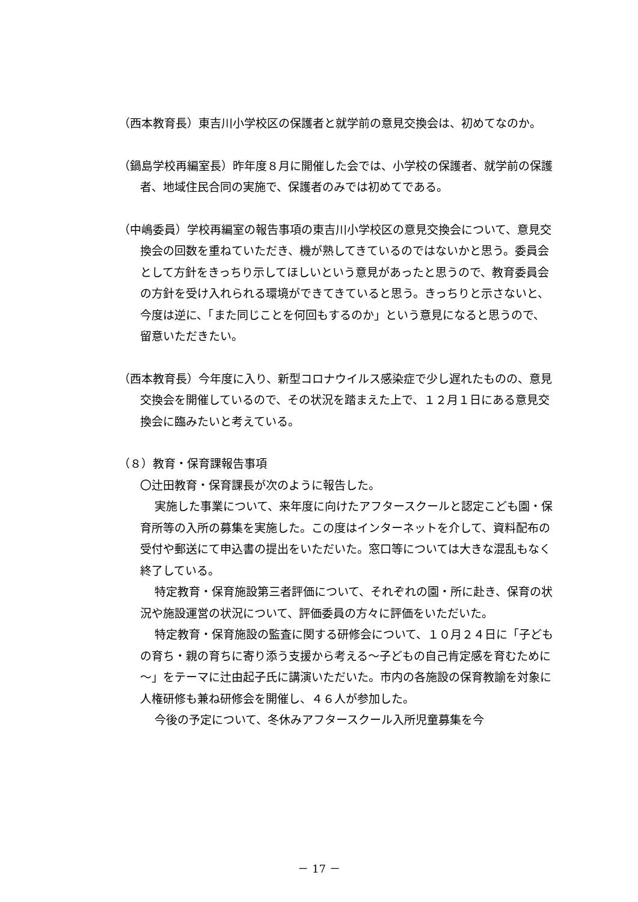（西本教育長）東吉川小学校区の保護者と就学前の意見交換会は、初めてなのか。
（鍋島学校再編室長）昨年度８月に開催した会では、小学校の保護者、就学前の保護者、地域住民合同の実施で、保護者のみでは初めてである。
（中嶋委員）学校再編室の報告事項の東吉川小学校区の意見交換会について、意見交換会の回数を重ねていただき、機が熟してきているのではないかと思う。委員会として方針をきっちり示してほしいという意見があったと思うので、教育委員会の方針を受け入れられる環境ができてきていると思う。きっちりと示さないと、今度は逆に、「また同じことを何回もするのか」という意見になると思うので、留意いただきたい。
（西本教育長）今年度に入り、新型コロナウイルス感染症で少し遅れたものの、意見交換会を開催しているので、その状況を踏まえた上で、１２月１日にある意見交換会に臨みたいと考えている。
（８）教育・保育課報告事項
〇辻田教育・保育課長が次のように報告した。
実施した事業について、来年度に向けたアフタースクールと認定こども園・保育所等の入所の募集を実施した。この度はインターネットを介して、資料配布の受付や郵送にて申込書の提出をいただいた。窓口等については大きな混乱もなく終了している。
特定教育・保育施設第三者評価について、それぞれの園・所に赴き、保育の状況や施設運営の状況について、評価委員の方々に評価をいただいた。
特定教育・保育施設の監査に関する研修会について、１０月２４日に「子どもの育ち・親の育ちに寄り添う支援から考える～子どもの自己肯定感を育むために～」をテーマに辻由起子氏に講演いただいた。市内の各施設の保育教諭を対象に人権研修も兼ね研修会を開催し、４６人が参加した。
今後の予定について、冬休みアフタースクール入所児童募集を今
－ 17 －